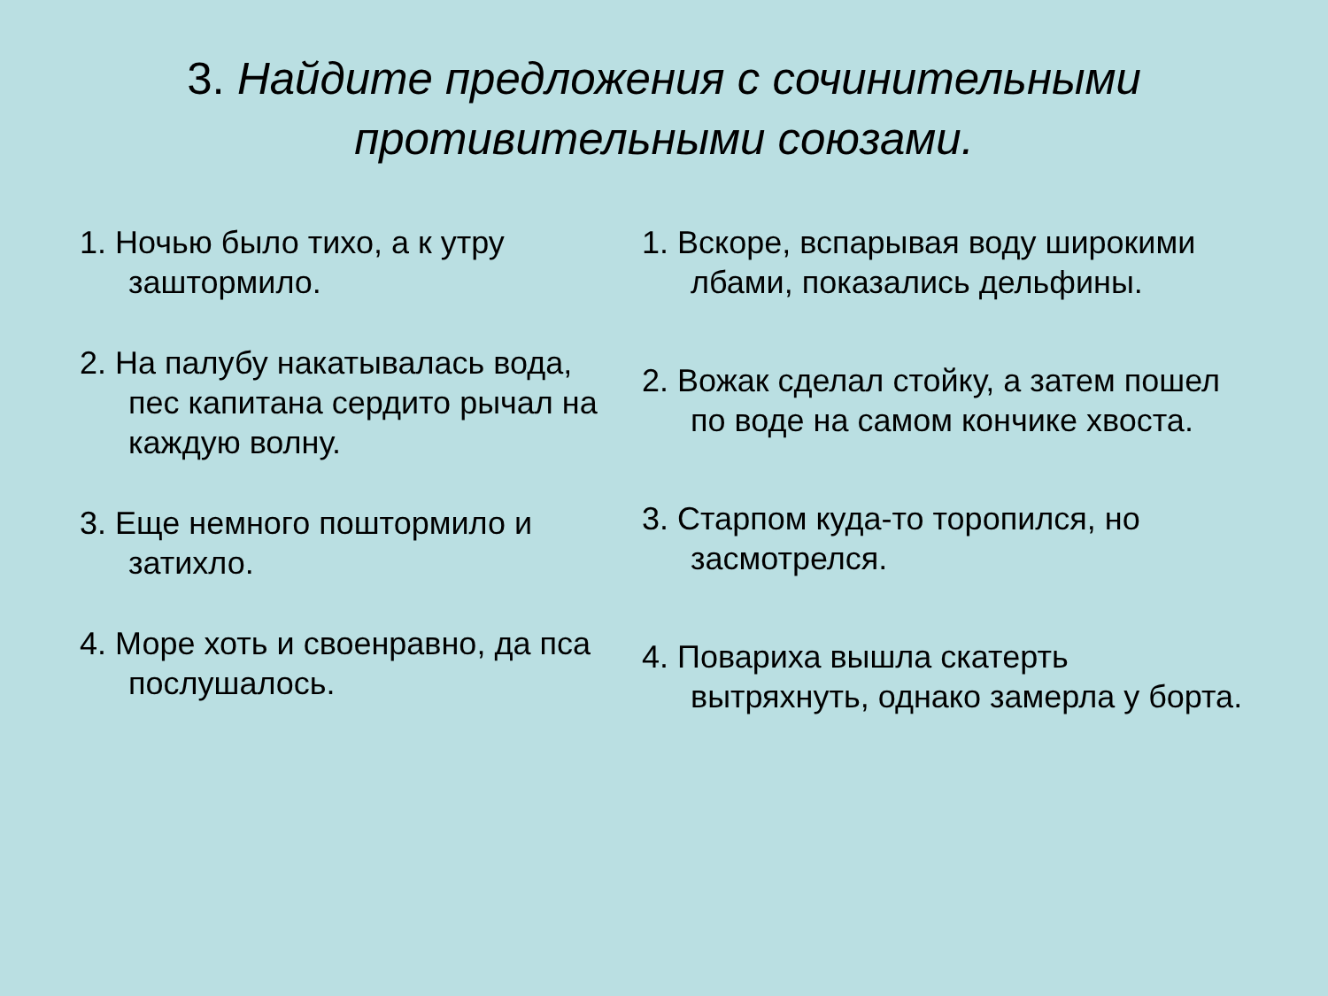3. Найдите предложения с сочинительными
противительными союзами.
1. Ночью было тихо, а к утру заштормило.
2. На палубу накатывалась вода, пес капитана сердито рычал на каждую волну.
3. Еще немного поштормило и затихло.
4. Море хоть и своенравно, да пса послушалось.
1. Вскоре, вспарывая воду широкими лбами, показались дельфины.
2. Вожак сделал стойку, а затем пошел по воде на самом кончике хвоста.
3. Старпом куда-то торопился, но засмотрелся.
4. Повариха вышла скатерть вытряхнуть, однако замерла у борта.